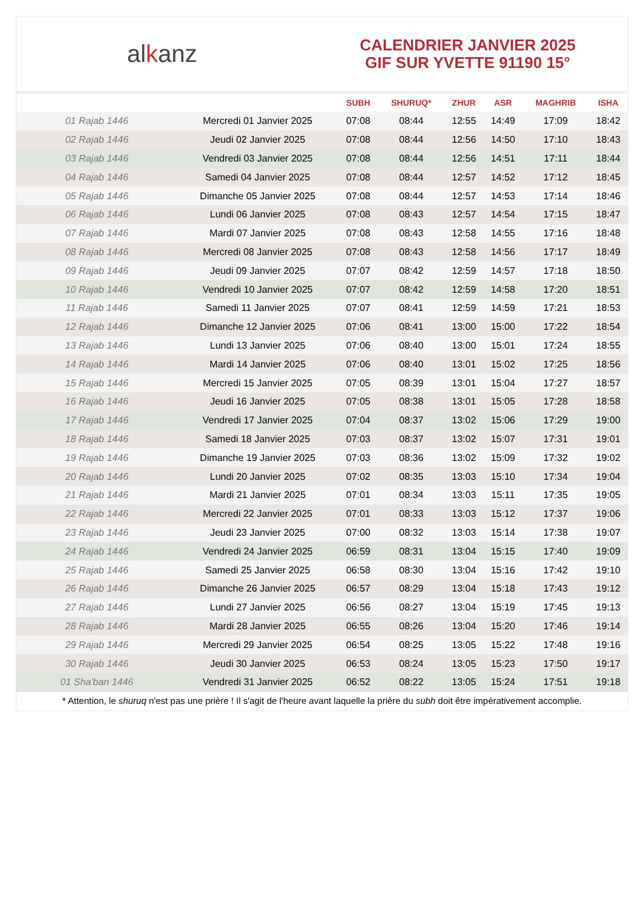alkanz
CALENDRIER JANVIER 2025
GIF SUR YVETTE 91190 15°
| | | SUBH | SHURUQ* | ZHUR | ASR | MAGHRIB | ISHA |
| --- | --- | --- | --- | --- | --- | --- | --- |
| 01 Rajab 1446 | Mercredi 01 Janvier 2025 | 07:08 | 08:44 | 12:55 | 14:49 | 17:09 | 18:42 |
| 02 Rajab 1446 | Jeudi 02 Janvier 2025 | 07:08 | 08:44 | 12:56 | 14:50 | 17:10 | 18:43 |
| 03 Rajab 1446 | Vendredi 03 Janvier 2025 | 07:08 | 08:44 | 12:56 | 14:51 | 17:11 | 18:44 |
| 04 Rajab 1446 | Samedi 04 Janvier 2025 | 07:08 | 08:44 | 12:57 | 14:52 | 17:12 | 18:45 |
| 05 Rajab 1446 | Dimanche 05 Janvier 2025 | 07:08 | 08:44 | 12:57 | 14:53 | 17:14 | 18:46 |
| 06 Rajab 1446 | Lundi 06 Janvier 2025 | 07:08 | 08:43 | 12:57 | 14:54 | 17:15 | 18:47 |
| 07 Rajab 1446 | Mardi 07 Janvier 2025 | 07:08 | 08:43 | 12:58 | 14:55 | 17:16 | 18:48 |
| 08 Rajab 1446 | Mercredi 08 Janvier 2025 | 07:08 | 08:43 | 12:58 | 14:56 | 17:17 | 18:49 |
| 09 Rajab 1446 | Jeudi 09 Janvier 2025 | 07:07 | 08:42 | 12:59 | 14:57 | 17:18 | 18:50 |
| 10 Rajab 1446 | Vendredi 10 Janvier 2025 | 07:07 | 08:42 | 12:59 | 14:58 | 17:20 | 18:51 |
| 11 Rajab 1446 | Samedi 11 Janvier 2025 | 07:07 | 08:41 | 12:59 | 14:59 | 17:21 | 18:53 |
| 12 Rajab 1446 | Dimanche 12 Janvier 2025 | 07:06 | 08:41 | 13:00 | 15:00 | 17:22 | 18:54 |
| 13 Rajab 1446 | Lundi 13 Janvier 2025 | 07:06 | 08:40 | 13:00 | 15:01 | 17:24 | 18:55 |
| 14 Rajab 1446 | Mardi 14 Janvier 2025 | 07:06 | 08:40 | 13:01 | 15:02 | 17:25 | 18:56 |
| 15 Rajab 1446 | Mercredi 15 Janvier 2025 | 07:05 | 08:39 | 13:01 | 15:04 | 17:27 | 18:57 |
| 16 Rajab 1446 | Jeudi 16 Janvier 2025 | 07:05 | 08:38 | 13:01 | 15:05 | 17:28 | 18:58 |
| 17 Rajab 1446 | Vendredi 17 Janvier 2025 | 07:04 | 08:37 | 13:02 | 15:06 | 17:29 | 19:00 |
| 18 Rajab 1446 | Samedi 18 Janvier 2025 | 07:03 | 08:37 | 13:02 | 15:07 | 17:31 | 19:01 |
| 19 Rajab 1446 | Dimanche 19 Janvier 2025 | 07:03 | 08:36 | 13:02 | 15:09 | 17:32 | 19:02 |
| 20 Rajab 1446 | Lundi 20 Janvier 2025 | 07:02 | 08:35 | 13:03 | 15:10 | 17:34 | 19:04 |
| 21 Rajab 1446 | Mardi 21 Janvier 2025 | 07:01 | 08:34 | 13:03 | 15:11 | 17:35 | 19:05 |
| 22 Rajab 1446 | Mercredi 22 Janvier 2025 | 07:01 | 08:33 | 13:03 | 15:12 | 17:37 | 19:06 |
| 23 Rajab 1446 | Jeudi 23 Janvier 2025 | 07:00 | 08:32 | 13:03 | 15:14 | 17:38 | 19:07 |
| 24 Rajab 1446 | Vendredi 24 Janvier 2025 | 06:59 | 08:31 | 13:04 | 15:15 | 17:40 | 19:09 |
| 25 Rajab 1446 | Samedi 25 Janvier 2025 | 06:58 | 08:30 | 13:04 | 15:16 | 17:42 | 19:10 |
| 26 Rajab 1446 | Dimanche 26 Janvier 2025 | 06:57 | 08:29 | 13:04 | 15:18 | 17:43 | 19:12 |
| 27 Rajab 1446 | Lundi 27 Janvier 2025 | 06:56 | 08:27 | 13:04 | 15:19 | 17:45 | 19:13 |
| 28 Rajab 1446 | Mardi 28 Janvier 2025 | 06:55 | 08:26 | 13:04 | 15:20 | 17:46 | 19:14 |
| 29 Rajab 1446 | Mercredi 29 Janvier 2025 | 06:54 | 08:25 | 13:05 | 15:22 | 17:48 | 19:16 |
| 30 Rajab 1446 | Jeudi 30 Janvier 2025 | 06:53 | 08:24 | 13:05 | 15:23 | 17:50 | 19:17 |
| 01 Sha'ban 1446 | Vendredi 31 Janvier 2025 | 06:52 | 08:22 | 13:05 | 15:24 | 17:51 | 19:18 |
* Attention, le shuruq n'est pas une prière ! Il s'agit de l'heure avant laquelle la prière du subh doit être impérativement accomplie.